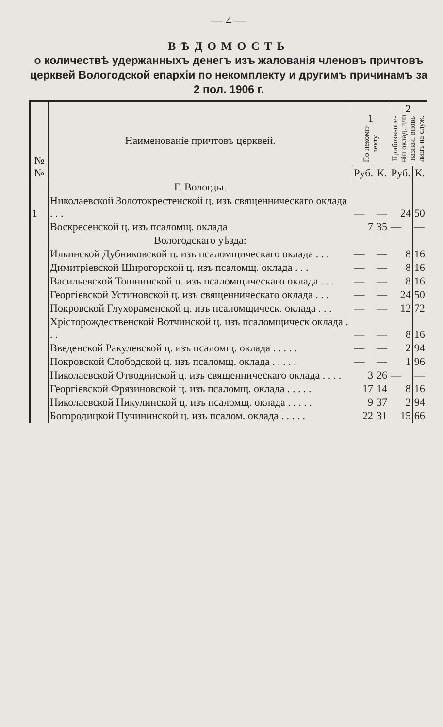— 4 —
ВѢДОМОСТЬ
о количествѣ удержанныхъ денегъ изъ жалованія членовъ причтовъ церквей Вологодской епархіи по некомплекту и другимъ причинамъ за 2 пол. 1906 г.
| № № | Наименованіе причтовъ церквей. | 1 По некомп- лекту. | | 2 Прибозвыше- ніи оклад. или назнач. вновь лицъ на служ. | |
| --- | --- | --- | --- | --- | --- |
| | | Руб. | К. | Руб. | К. |
| | Г. Вологды. | | | | |
| 1 | Николаевской Золотокрестенской ц. изъ священническаго оклада . . . | — | — | 24 | 50 |
| | Воскресенской ц. изъ псаломщ. оклада | 7 | 35 | — | — |
| | Вологодскаго уѣзда: | | | | |
| | Ильинской Дубниковской ц. изъ псаломщическаго оклада . . . | — | — | 8 | 16 |
| | Димитріевской Широгорской ц. изъ псаломщ. оклада . . . | — | — | 8 | 16 |
| | Васильевской Тошнинской ц. изъ псаломщическаго оклада . . . | — | — | 8 | 16 |
| | Георгіевской Устиновской ц. изъ священническаго оклада . . . | — | — | 24 | 50 |
| | Покровской Глухораменской ц. изъ псаломщическ. оклада . . . | — | — | 12 | 72 |
| | Хрісторождественской Вотчинской ц. изъ псаломщическ оклада . . . | — | — | 8 | 16 |
| | Введенской Ракулевской ц. изъ псаломщ. оклада . . . . . | — | — | 2 | 94 |
| | Покровской Слободской ц. изъ псаломщ. оклада . . . . . | — | — | 1 | 96 |
| | Николаевской Отводинской ц. изъ священническаго оклада . . . . | 3 | 26 | — | — |
| | Георгіевской Фрязиновской ц. изъ псаломщ. оклада . . . . . | 17 | 14 | 8 | 16 |
| | Николаевской Никулинской ц. изъ псаломщ. оклада . . . . . | 9 | 37 | 2 | 94 |
| | Богородицкой Пучининской ц. изъ псалом. оклада . . . . . | 22 | 31 | 15 | 66 |